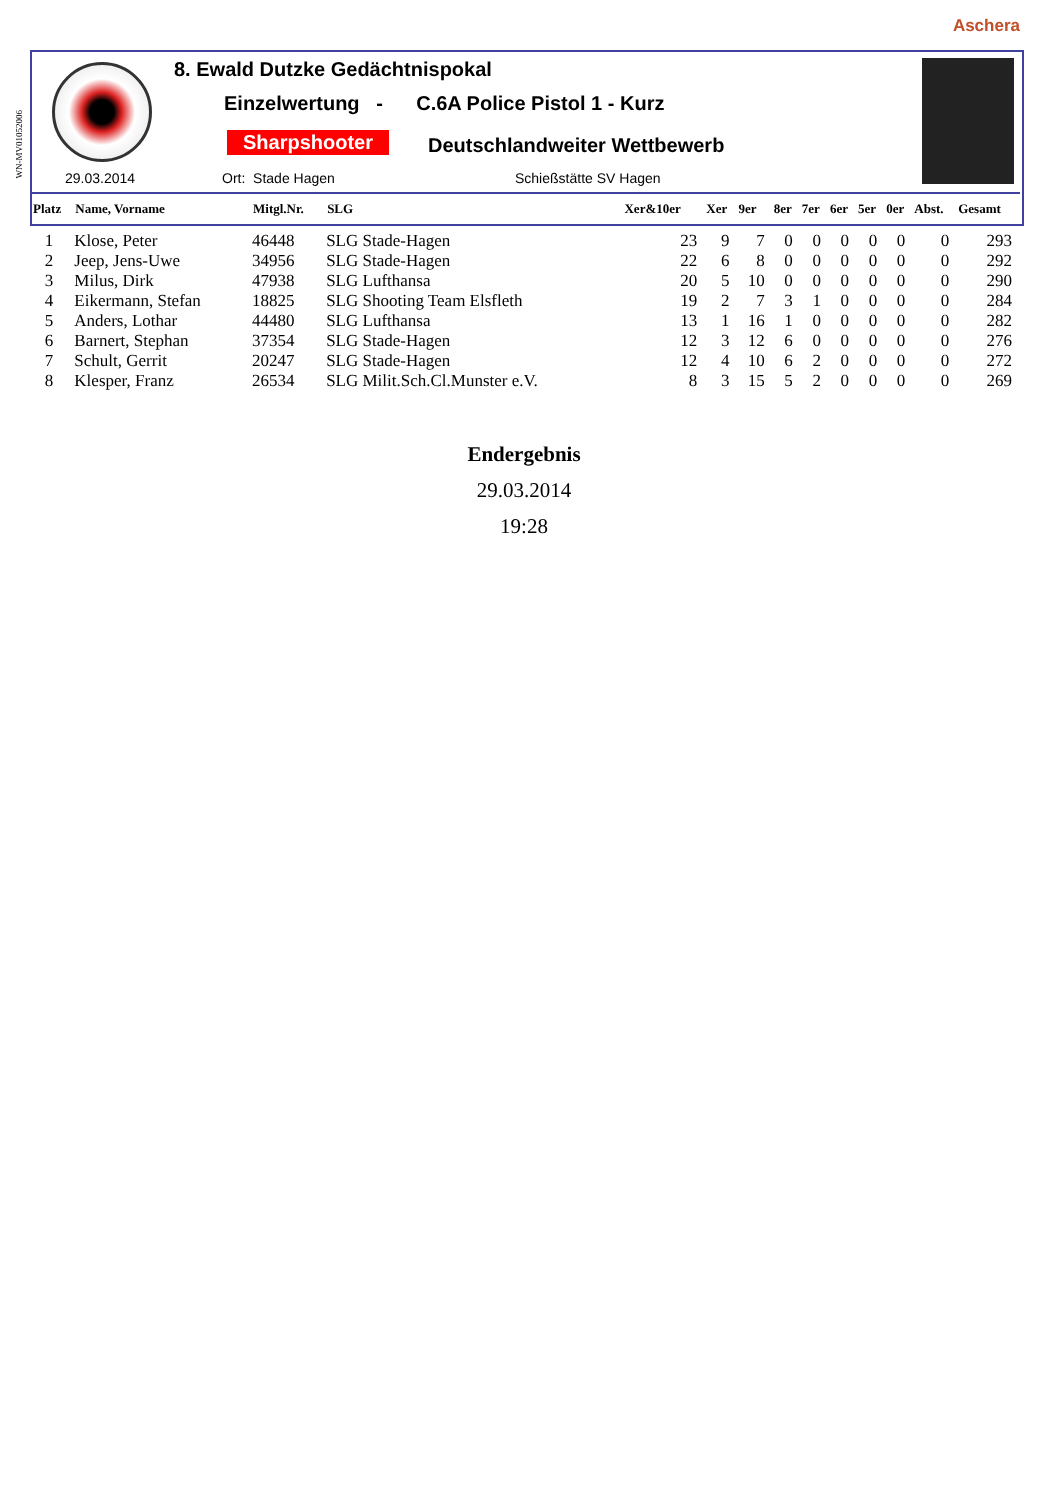Aschera
WN-MV01052006
8. Ewald Dutzke Gedächtnispokal
Einzelwertung - C.6A Police Pistol 1 - Kurz
Sharpshooter Deutschlandweiter Wettbewerb
29.03.2014 Ort: Stade Hagen Schießstätte SV Hagen
| Platz | Name, Vorname | Mitgl.Nr. | SLG | Xer&10er | Xer | 9er | 8er | 7er | 6er | 5er | 0er | Abst. | Gesamt |
| --- | --- | --- | --- | --- | --- | --- | --- | --- | --- | --- | --- | --- | --- |
| 1 | Klose, Peter | 46448 | SLG Stade-Hagen | 23 | 9 | 7 | 0 | 0 | 0 | 0 | 0 | 0 | 293 |
| 2 | Jeep, Jens-Uwe | 34956 | SLG Stade-Hagen | 22 | 6 | 8 | 0 | 0 | 0 | 0 | 0 | 0 | 292 |
| 3 | Milus, Dirk | 47938 | SLG Lufthansa | 20 | 5 | 10 | 0 | 0 | 0 | 0 | 0 | 0 | 290 |
| 4 | Eikermann, Stefan | 18825 | SLG Shooting Team Elsfleth | 19 | 2 | 7 | 3 | 1 | 0 | 0 | 0 | 0 | 284 |
| 5 | Anders, Lothar | 44480 | SLG Lufthansa | 13 | 1 | 16 | 1 | 0 | 0 | 0 | 0 | 0 | 282 |
| 6 | Barnert, Stephan | 37354 | SLG Stade-Hagen | 12 | 3 | 12 | 6 | 0 | 0 | 0 | 0 | 0 | 276 |
| 7 | Schult, Gerrit | 20247 | SLG Stade-Hagen | 12 | 4 | 10 | 6 | 2 | 0 | 0 | 0 | 0 | 272 |
| 8 | Klesper, Franz | 26534 | SLG Milit.Sch.Cl.Munster e.V. | 8 | 3 | 15 | 5 | 2 | 0 | 0 | 0 | 0 | 269 |
Endergebnis
29.03.2014
19:28